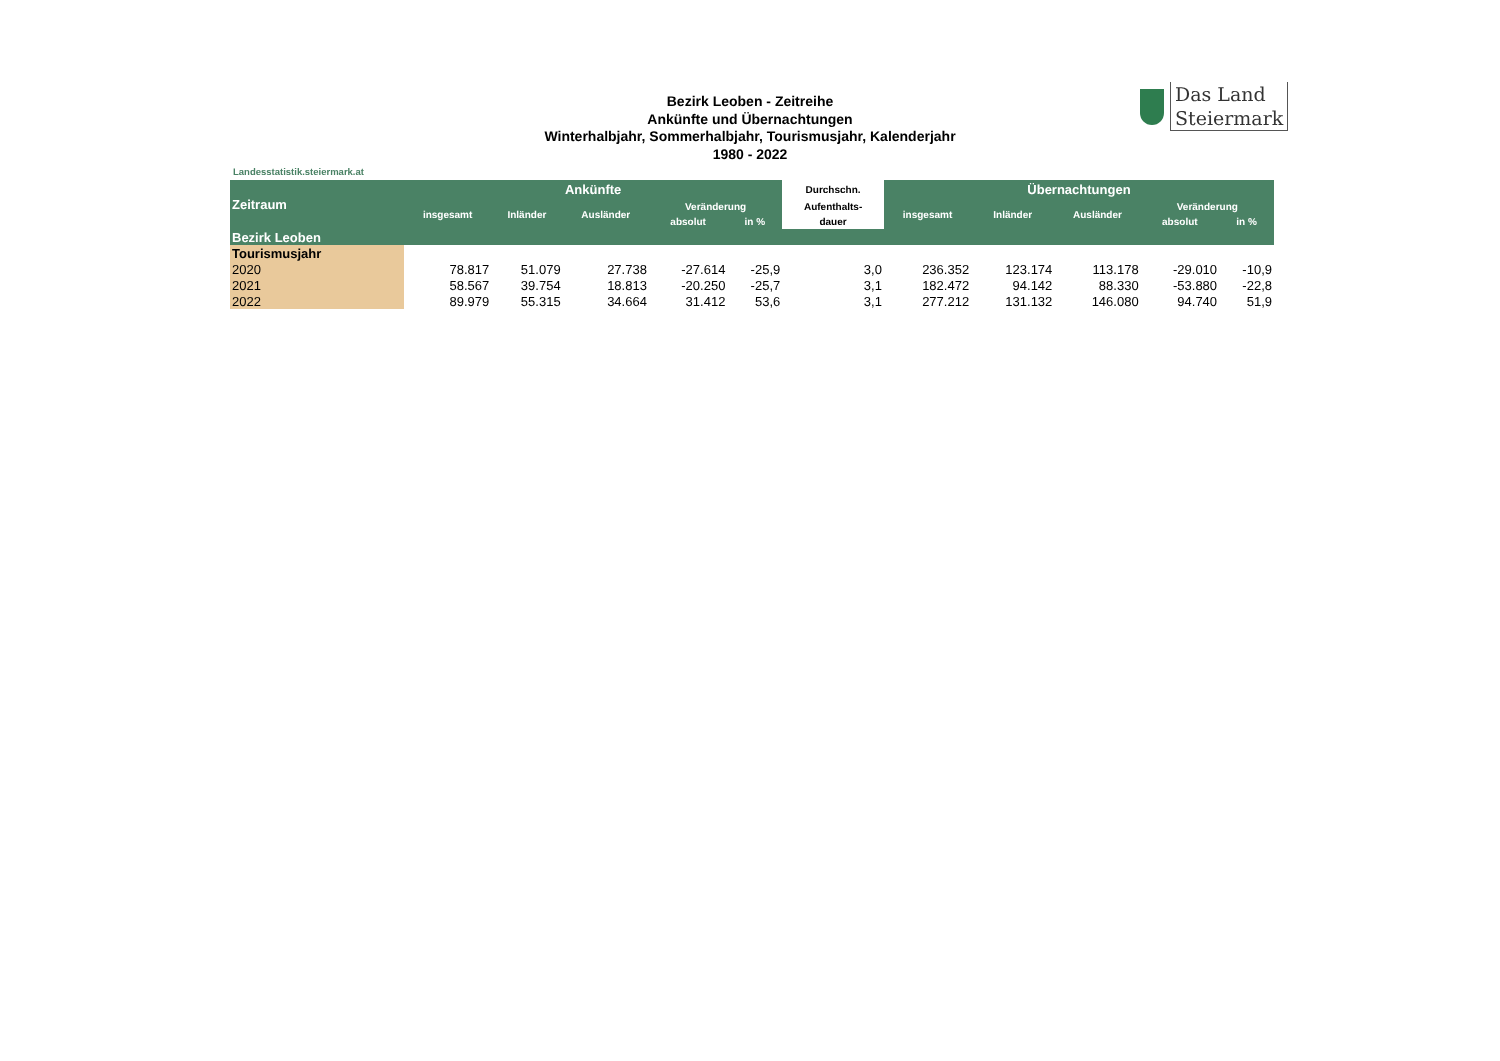Bezirk Leoben - Zeitreihe
Ankünfte und Übernachtungen
Winterhalbjahr, Sommerhalbjahr, Tourismusjahr, Kalenderjahr
1980 - 2022
Das Land
Steiermark
Landesstatistik.steiermark.at
| Zeitraum | Ankünfte | | | | | Durchschn. | Übernachtungen | | | | |
| --- | --- | --- | --- | --- | --- | --- | --- | --- | --- | --- | --- |
| | insgesamt | Inländer | Ausländer | Veränderung | | Aufenthalts- | insgesamt | Inländer | Ausländer | Veränderung | |
| | | | | absolut | in % | dauer | | | | absolut | in % |
| Bezirk Leoben | | | | | | | | | | | |
| Tourismusjahr | | | | | | | | | | | |
| 2020 | 78.817 | 51.079 | 27.738 | -27.614 | -25,9 | 3,0 | 236.352 | 123.174 | 113.178 | -29.010 | -10,9 |
| 2021 | 58.567 | 39.754 | 18.813 | -20.250 | -25,7 | 3,1 | 182.472 | 94.142 | 88.330 | -53.880 | -22,8 |
| 2022 | 89.979 | 55.315 | 34.664 | 31.412 | 53,6 | 3,1 | 277.212 | 131.132 | 146.080 | 94.740 | 51,9 |